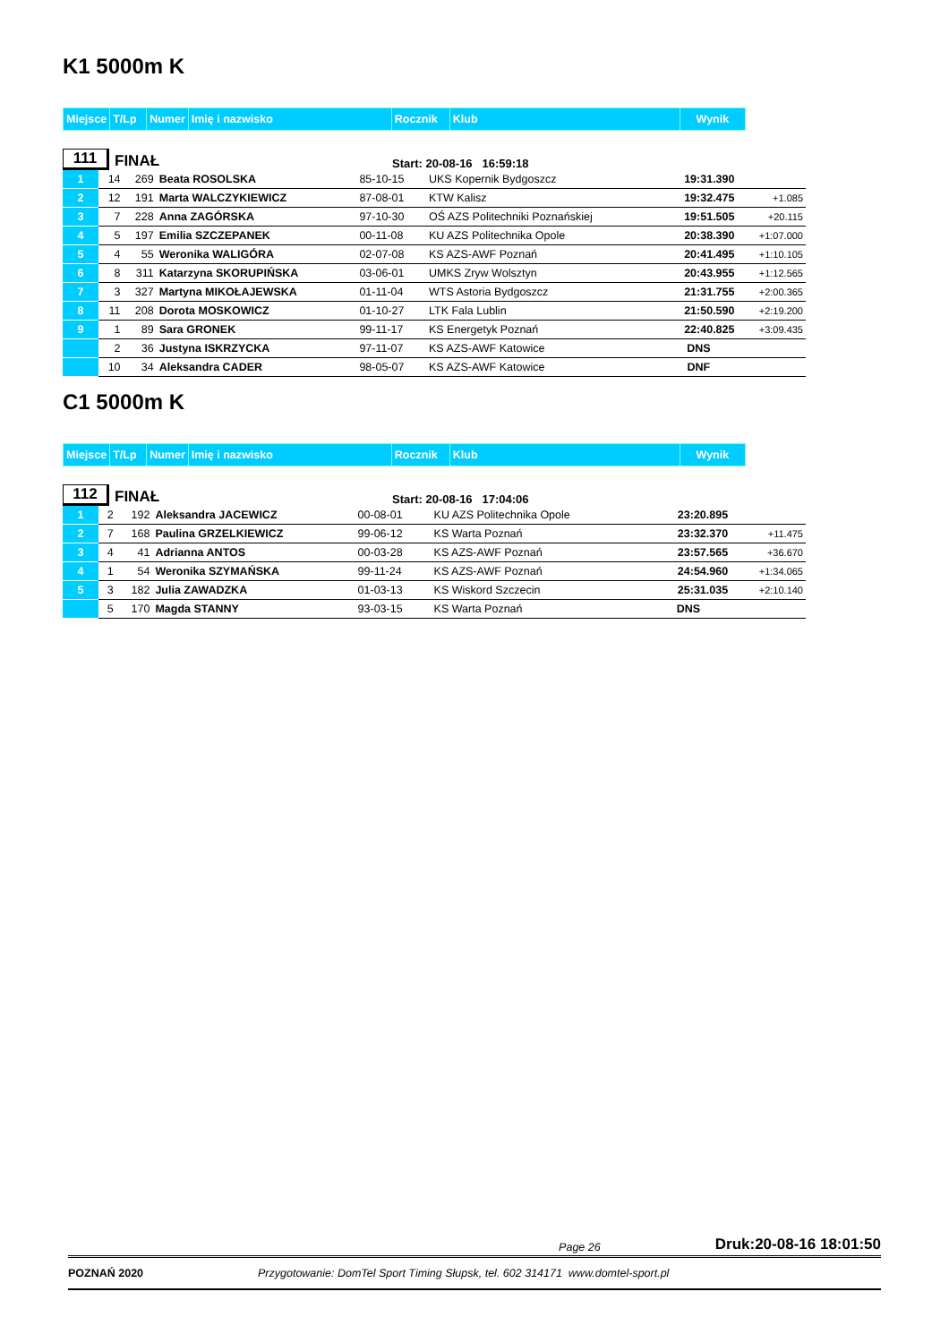K1 5000m K
| Miejsce | T/Lp | Numer | Imię i nazwisko | Rocznik | Klub | Wynik |
| --- | --- | --- | --- | --- | --- | --- |
111
FINAŁ
Start: 20-08-16 16:59:18
| 1 | 14 | 269 | Beata ROSOLSKA | 85-10-15 | UKS Kopernik Bydgoszcz | 19:31.390 | |
| 2 | 12 | 191 | Marta WALCZYKIEWICZ | 87-08-01 | KTW Kalisz | 19:32.475 | +1.085 |
| 3 | 7 | 228 | Anna ZAGÓRSKA | 97-10-30 | OŚ AZS Politechniki Poznańskiej | 19:51.505 | +20.115 |
| 4 | 5 | 197 | Emilia SZCZEPANEK | 00-11-08 | KU AZS Politechnika Opole | 20:38.390 | +1:07.000 |
| 5 | 4 | 55 | Weronika WALIGÓRA | 02-07-08 | KS AZS-AWF Poznań | 20:41.495 | +1:10.105 |
| 6 | 8 | 311 | Katarzyna SKORUPIŃSKA | 03-06-01 | UMKS Zryw Wolsztyn | 20:43.955 | +1:12.565 |
| 7 | 3 | 327 | Martyna MIKOŁAJEWSKA | 01-11-04 | WTS Astoria Bydgoszcz | 21:31.755 | +2:00.365 |
| 8 | 11 | 208 | Dorota MOSKOWICZ | 01-10-27 | LTK Fala Lublin | 21:50.590 | +2:19.200 |
| 9 | 1 | 89 | Sara GRONEK | 99-11-17 | KS Energetyk Poznań | 22:40.825 | +3:09.435 |
| | 2 | 36 | Justyna ISKRZYCKA | 97-11-07 | KS AZS-AWF Katowice | DNS | |
| | 10 | 34 | Aleksandra CADER | 98-05-07 | KS AZS-AWF Katowice | DNF | |
C1 5000m K
| Miejsce | T/Lp | Numer | Imię i nazwisko | Rocznik | Klub | Wynik |
| --- | --- | --- | --- | --- | --- | --- |
112
FINAŁ
Start: 20-08-16 17:04:06
| 1 | 2 | 192 | Aleksandra JACEWICZ | 00-08-01 | KU AZS Politechnika Opole | 23:20.895 | |
| 2 | 7 | 168 | Paulina GRZELKIEWICZ | 99-06-12 | KS Warta Poznań | 23:32.370 | +11.475 |
| 3 | 4 | 41 | Adrianna ANTOS | 00-03-28 | KS AZS-AWF Poznań | 23:57.565 | +36.670 |
| 4 | 1 | 54 | Weronika SZYMAŃSKA | 99-11-24 | KS AZS-AWF Poznań | 24:54.960 | +1:34.065 |
| 5 | 3 | 182 | Julia ZAWADZKA | 01-03-13 | KS Wiskord Szczecin | 25:31.035 | +2:10.140 |
| | 5 | 170 | Magda STANNY | 93-03-15 | KS Warta Poznań | DNS | |
Page 26 Druk:20-08-16 18:01:50
POZNAŃ 2020 Przygotowanie: DomTel Sport Timing Słupsk, tel. 602 314171 www.domtel-sport.pl